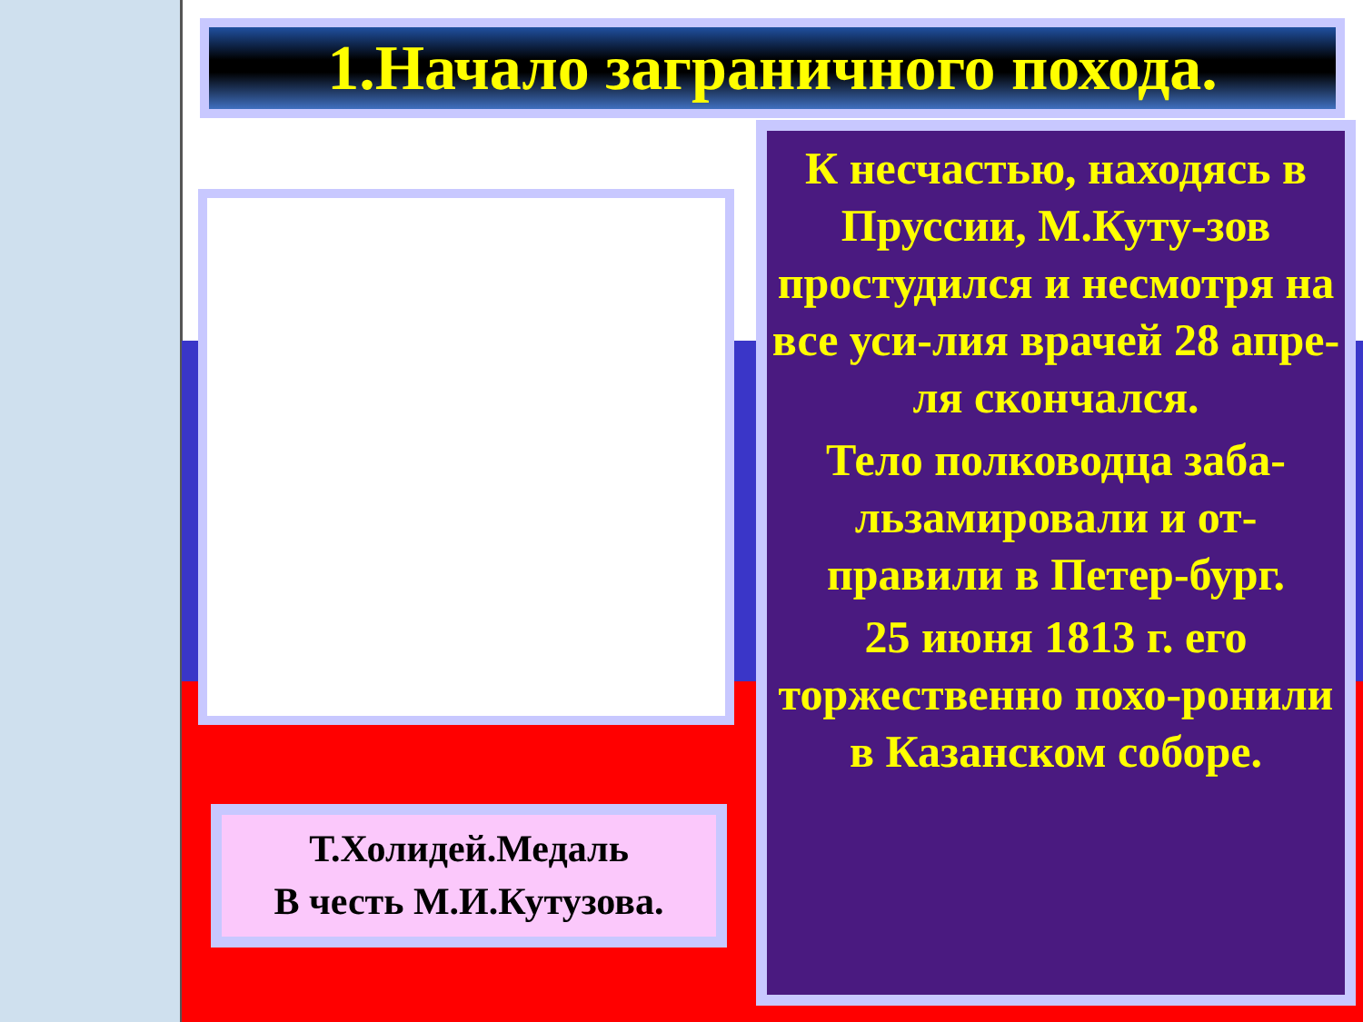1.Начало заграничного похода.
Т.Холидей.Медаль
В честь М.И.Кутузова.
К несчастью, находясь в Пруссии, М.Куту-зов простудился и несмотря на все уси-лия врачей 28 апре-ля скончался.
Тело полководца заба-льзамировали и от-правили в Петер-бург.
25 июня 1813 г. его торжественно похо-ронили в Казанском соборе.